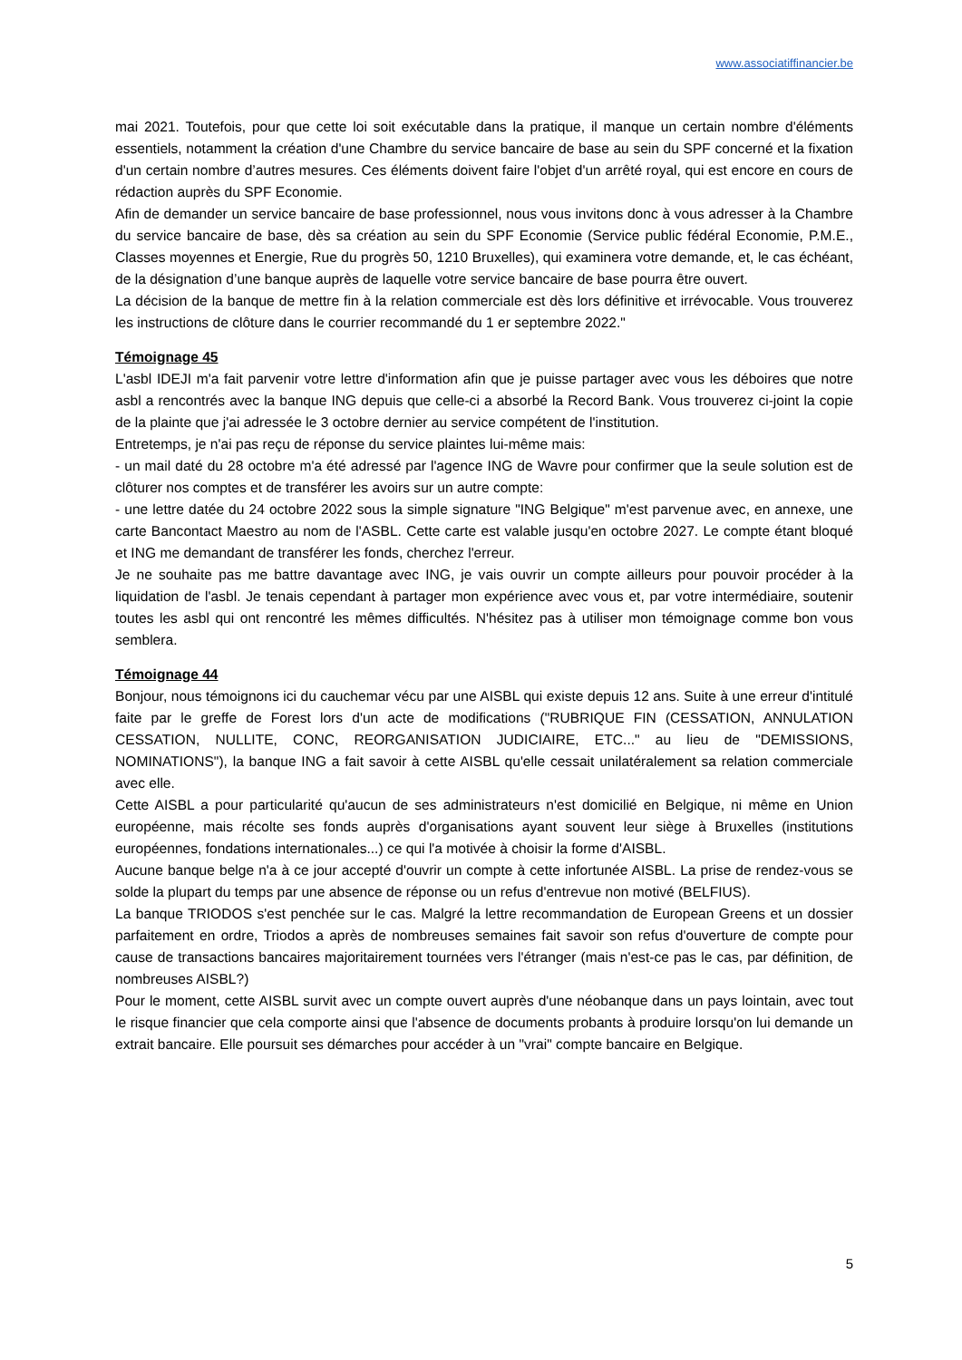www.associatiffinancier.be
mai 2021. Toutefois, pour que cette loi soit exécutable dans la pratique, il manque un certain nombre d'éléments essentiels, notamment la création d'une Chambre du service bancaire de base au sein du SPF concerné et la fixation d'un certain nombre d’autres mesures. Ces éléments doivent faire l'objet d'un arrêté royal, qui est encore en cours de rédaction auprès du SPF Economie.
Afin de demander un service bancaire de base professionnel, nous vous invitons donc à vous adresser à la Chambre du service bancaire de base, dès sa création au sein du SPF Economie (Service public fédéral Economie, P.M.E., Classes moyennes et Energie, Rue du progrès 50, 1210 Bruxelles), qui examinera votre demande, et, le cas échéant, de la désignation d’une banque auprès de laquelle votre service bancaire de base pourra être ouvert.
La décision de la banque de mettre fin à la relation commerciale est dès lors définitive et irrévocable. Vous trouverez les instructions de clôture dans le courrier recommandé du 1 er septembre 2022."
Témoignage 45
L'asbl IDEJI m'a fait parvenir votre lettre d'information afin que je puisse partager avec vous les déboires que notre asbl a rencontrés avec la banque ING depuis que celle-ci a absorbé la Record Bank. Vous trouverez ci-joint la copie de la plainte que j'ai adressée le 3 octobre dernier au service compétent de l'institution.
Entretemps, je n'ai pas reçu de réponse du service plaintes lui-même mais:
- un mail daté du 28 octobre m'a été adressé par l'agence ING de Wavre pour confirmer que la seule solution est de clôturer nos comptes et de transférer les avoirs sur un autre compte:
- une lettre datée du 24 octobre 2022 sous la simple signature "ING Belgique" m'est parvenue avec, en annexe, une carte Bancontact Maestro au nom de l'ASBL. Cette carte est valable jusqu'en octobre 2027. Le compte étant bloqué et ING me demandant de transférer les fonds, cherchez l'erreur.
Je ne souhaite pas me battre davantage avec ING, je vais ouvrir un compte ailleurs pour pouvoir procéder à la liquidation de l'asbl. Je tenais cependant à partager mon expérience avec vous et, par votre intermédiaire, soutenir toutes les asbl qui ont rencontré les mêmes difficultés. N'hésitez pas à utiliser mon témoignage comme bon vous semblera.
Témoignage 44
Bonjour, nous témoignons ici du cauchemar vécu par une AISBL qui existe depuis 12 ans. Suite à une erreur d'intitulé faite par le greffe de Forest lors d'un acte de modifications ("RUBRIQUE FIN (CESSATION, ANNULATION CESSATION, NULLITE, CONC, REORGANISATION JUDICIAIRE, ETC..." au lieu de "DEMISSIONS, NOMINATIONS"), la banque ING a fait savoir à cette AISBL qu'elle cessait unilatéralement sa relation commerciale avec elle.
Cette AISBL a pour particularité qu'aucun de ses administrateurs n'est domicilié en Belgique, ni même en Union européenne, mais récolte ses fonds auprès d'organisations ayant souvent leur siège à Bruxelles (institutions européennes, fondations internationales...) ce qui l'a motivée à choisir la forme d'AISBL.
Aucune banque belge n'a à ce jour accepté d'ouvrir un compte à cette infortunée AISBL. La prise de rendez-vous se solde la plupart du temps par une absence de réponse ou un refus d'entrevue non motivé (BELFIUS).
La banque TRIODOS s'est penchée sur le cas. Malgré la lettre recommandation de European Greens et un dossier parfaitement en ordre, Triodos a après de nombreuses semaines fait savoir son refus d'ouverture de compte pour cause de transactions bancaires majoritairement tournées vers l'étranger (mais n'est-ce pas le cas, par définition, de nombreuses AISBL?)
Pour le moment, cette AISBL survit avec un compte ouvert auprès d'une néobanque dans un pays lointain, avec tout le risque financier que cela comporte ainsi que l'absence de documents probants à produire lorsqu'on lui demande un extrait bancaire. Elle poursuit ses démarches pour accéder à un "vrai" compte bancaire en Belgique.
5